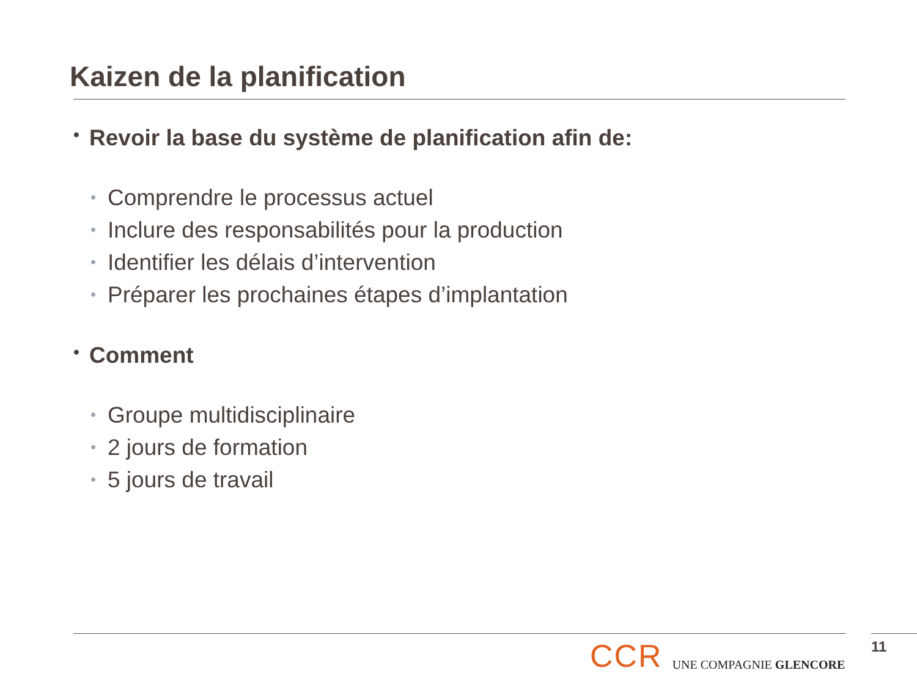Kaizen de la planification
• Revoir la base du système de planification afin de:
• Comprendre le processus actuel
• Inclure des responsabilités pour la production
• Identifier les délais d’intervention
• Préparer les prochaines étapes d’implantation
• Comment
• Groupe multidisciplinaire
• 2 jours de formation
• 5 jours de travail
CCR UNE COMPAGNIE GLENCORE 11